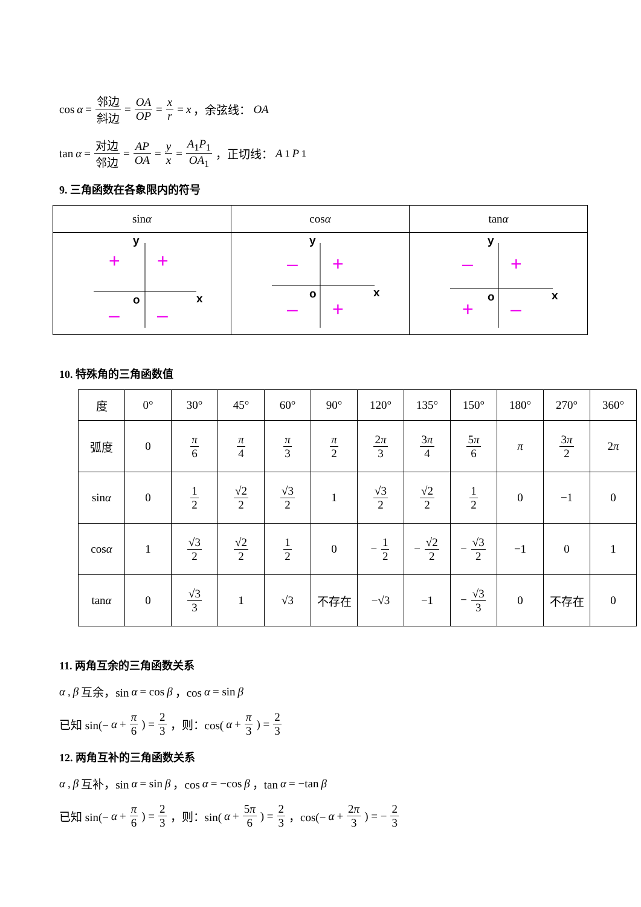cos α = 邻边 斜边 = OA OP = x r = x ，余弦线： OA
tan α = 对边 邻边 = AP OA = y x = A<sub>1</sub>P<sub>1</sub> OA<sub>1</sub> ，正切线： A<sub>1</sub> P<sub>1</sub>
9. 三角函数在各象限内的符号
| sin α | cos α | tan α |
| --- | --- | --- |
| y o x + + – – | y o x – + – + | y o x – + + – |
10. 特殊角的三角函数值
| 度 | 0° | 30° | 45° | 60° | 90° | 120° | 135° | 150° | 180° | 270° | 360° |
| 弧度 | 0 | π 6 | π 4 | π 3 | π 2 | 2 π 3 | 3 π 4 | 5 π 6 | π | 3 π 2 | 2 π |
| sin α | 0 | 1 2 | √2 2 | √3 2 | 1 | √3 2 | √2 2 | 1 2 | 0 | −1 | 0 |
| cos α | 1 | √3 2 | √2 2 | 1 2 | 0 | − 1 2 | − √2 2 | − √3 2 | −1 | 0 | 1 |
| tan α | 0 | √3 3 | 1 | √3 | 不存在 | −√3 | −1 | − √3 3 | 0 | 不存在 | 0 |
11. 两角互余的三角函数关系
α, β 互余，sin α = cos β ，cos α = sin β
已知 sin(− α + π 6) = 2 3 ，则：cos(α + π 3) = 2 3
12. 两角互补的三角函数关系
α, β 互补，sin α = sin β ，cos α = −cos β ，tan α = −tan β
已知 sin(− α + π 6) = 2 3 ，则：sin(α + 5π 6) = 2 3 ，cos(− α + 2π 3) = − 2 3